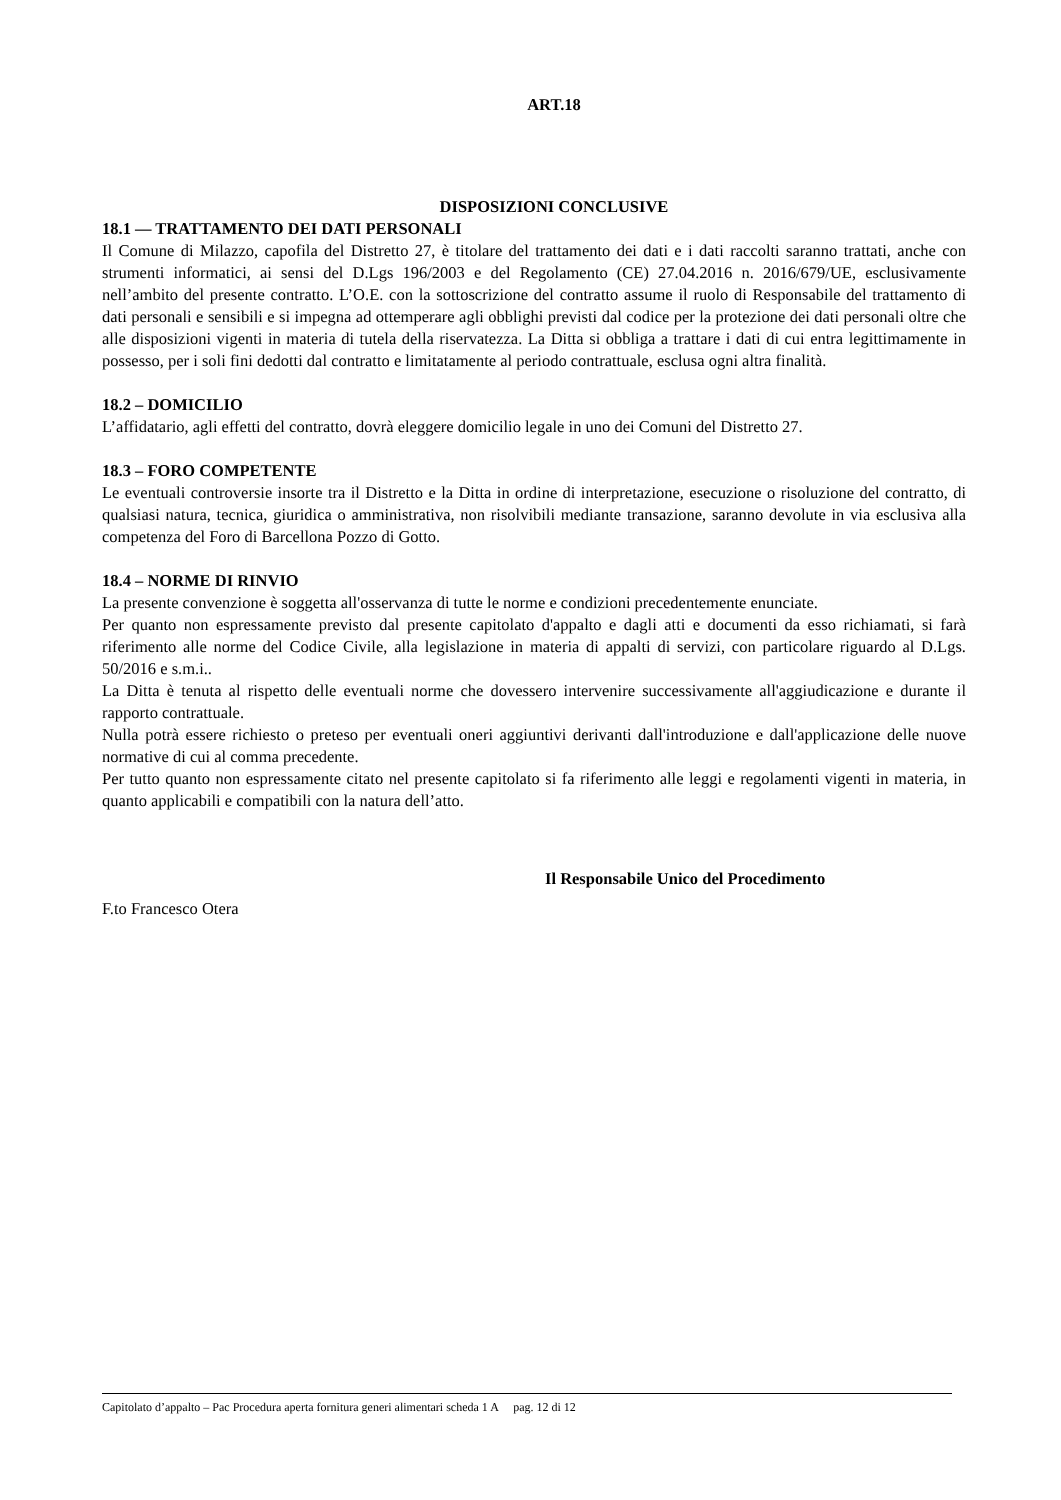ART.18
DISPOSIZIONI CONCLUSIVE
18.1 — TRATTAMENTO DEI DATI PERSONALI
Il Comune di Milazzo, capofila del Distretto 27, è titolare del trattamento dei dati e i dati raccolti saranno trattati, anche con strumenti informatici, ai sensi del D.Lgs 196/2003 e del Regolamento (CE) 27.04.2016 n. 2016/679/UE, esclusivamente nell’ambito del presente contratto. L’O.E. con la sottoscrizione del contratto assume il ruolo di Responsabile del trattamento di dati personali e sensibili e si impegna ad ottemperare agli obblighi previsti dal codice per la protezione dei dati personali oltre che alle disposizioni vigenti in materia di tutela della riservatezza. La Ditta si obbliga a trattare i dati di cui entra legittimamente in possesso, per i soli fini dedotti dal contratto e limitatamente al periodo contrattuale, esclusa ogni altra finalità.
18.2 – DOMICILIO
L’affidatario, agli effetti del contratto, dovrà eleggere domicilio legale in uno dei Comuni del Distretto 27.
18.3 – FORO COMPETENTE
Le eventuali controversie insorte tra il Distretto e la Ditta in ordine di interpretazione, esecuzione o risoluzione del contratto, di qualsiasi natura, tecnica, giuridica o amministrativa, non risolvibili mediante transazione, saranno devolute in via esclusiva alla competenza del Foro di Barcellona Pozzo di Gotto.
18.4 – NORME DI RINVIO
La presente convenzione è soggetta all'osservanza di tutte le norme e condizioni precedentemente enunciate.
Per quanto non espressamente previsto dal presente capitolato d'appalto e dagli atti e documenti da esso richiamati, si farà riferimento alle norme del Codice Civile, alla legislazione in materia di appalti di servizi, con particolare riguardo al D.Lgs. 50/2016 e s.m.i..
La Ditta è tenuta al rispetto delle eventuali norme che dovessero intervenire successivamente all'aggiudicazione e durante il rapporto contrattuale.
Nulla potrà essere richiesto o preteso per eventuali oneri aggiuntivi derivanti dall'introduzione e dall'applicazione delle nuove normative di cui al comma precedente.
Per tutto quanto non espressamente citato nel presente capitolato si fa riferimento alle leggi e regolamenti vigenti in materia, in quanto applicabili e compatibili con la natura dell’atto.
Il Responsabile Unico del Procedimento
F.to Francesco Otera
Capitolato d’appalto – Pac Procedura aperta fornitura generi alimentari scheda 1 A pag. 12 di 12